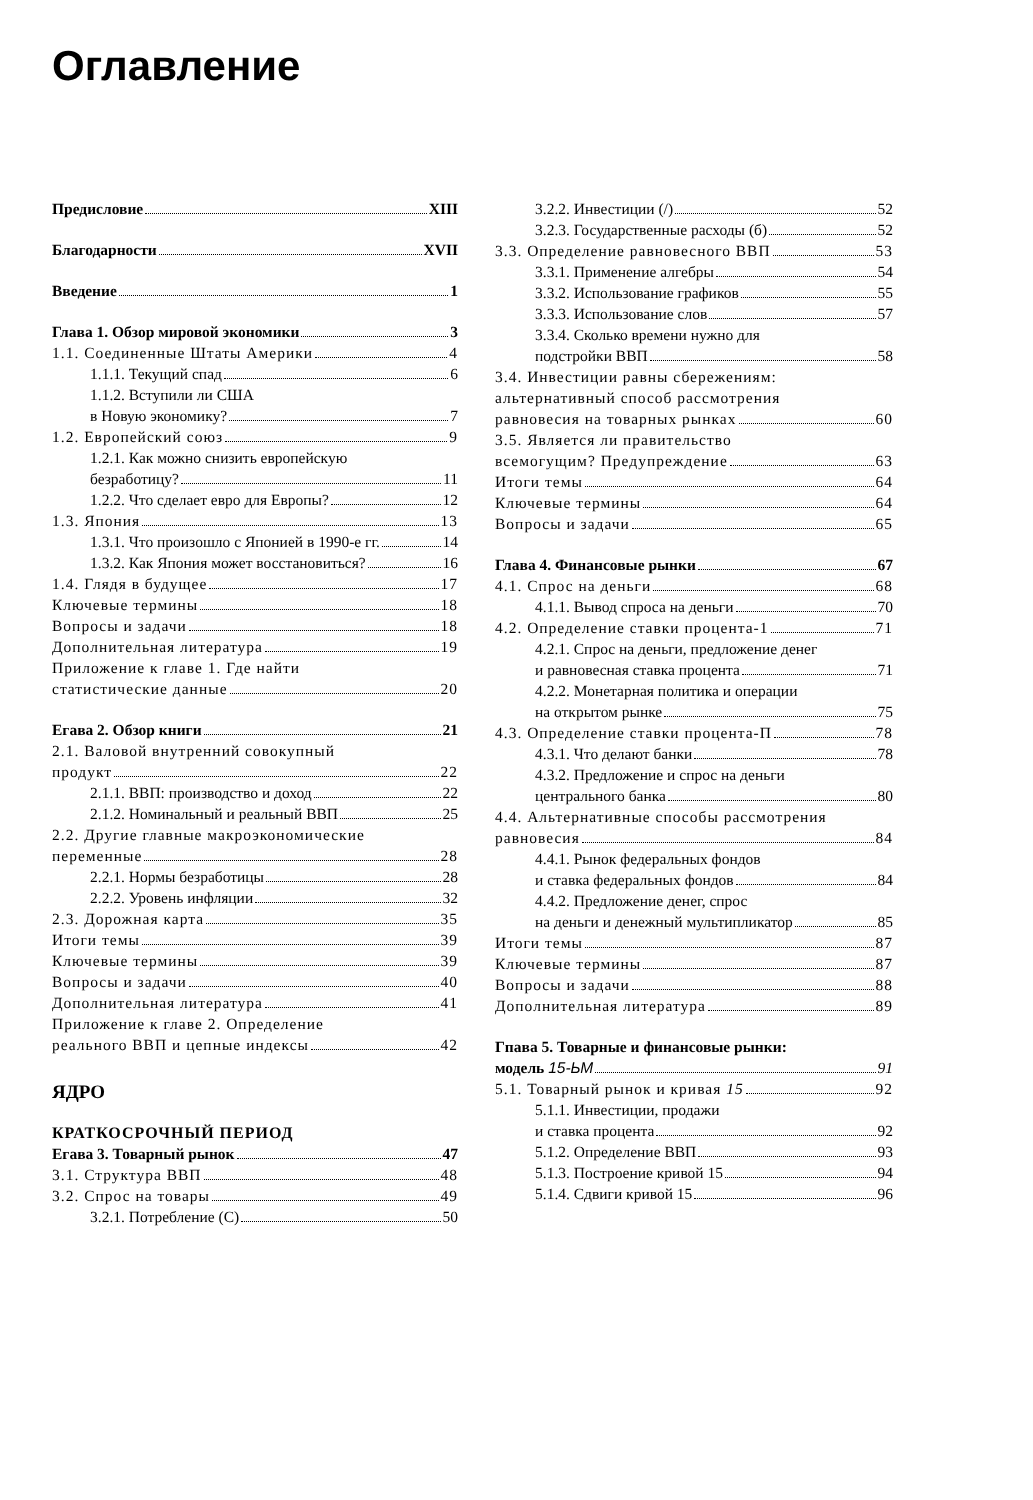Оглавление
Предисловие XIII
Благодарности XVII
Введение 1
Глава 1. Обзор мировой экономики 3
1.1. Соединенные Штаты Америки 4
1.1.1. Текущий спад 6
1.1.2. Вступили ли США
в Новую экономику? 7
1.2. Европейский союз 9
1.2.1. Как можно снизить европейскую
безработицу? 11
1.2.2. Что сделает евро для Европы? 12
1.3. Япония 13
1.3.1. Что произошло с Японией в 1990-е гг. 14
1.3.2. Как Япония может восстановиться? 16
1.4. Глядя в будущее 17
Ключевые термины 18
Вопросы и задачи 18
Дополнительная литература 19
Приложение к главе 1. Где найти
статистические данные 20
Егава 2. Обзор книги 21
2.1. Валовой внутренний совокупный
продукт 22
2.1.1. ВВП: производство и доход 22
2.1.2. Номинальный и реальный ВВП 25
2.2. Другие главные макроэкономические
переменные 28
2.2.1. Нормы безработицы 28
2.2.2. Уровень инфляции 32
2.3. Дорожная карта 35
Итоги темы 39
Ключевые термины 39
Вопросы и задачи 40
Дополнительная литература 41
Приложение к главе 2. Определение
реального ВВП и цепные индексы 42
ЯДРО
КРАТКОСРОЧНЫЙ ПЕРИОД
Егава 3. Товарный рынок 47
3.1. Структура ВВП 48
3.2. Спрос на товары 49
3.2.1. Потребление (С) 50
3.2.2. Инвестиции (/) 52
3.2.3. Государственные расходы (б) 52
3.3. Определение равновесного ВВП 53
3.3.1. Применение алгебры 54
3.3.2. Использование графиков 55
3.3.3. Использование слов 57
3.3.4. Сколько времени нужно для
подстройки ВВП 58
3.4. Инвестиции равны сбережениям:
альтернативный способ рассмотрения
равновесия на товарных рынках 60
3.5. Является ли правительство
всемогущим? Предупреждение 63
Итоги темы 64
Ключевые термины 64
Вопросы и задачи 65
Глава 4. Финансовые рынки 67
4.1. Спрос на деньги 68
4.1.1. Вывод спроса на деньги 70
4.2. Определение ставки процента-1 71
4.2.1. Спрос на деньги, предложение денег
и равновесная ставка процента 71
4.2.2. Монетарная политика и операции
на открытом рынке 75
4.3. Определение ставки процента-П 78
4.3.1. Что делают банки 78
4.3.2. Предложение и спрос на деньги
центрального банка 80
4.4. Альтернативные способы рассмотрения
равновесия 84
4.4.1. Рынок федеральных фондов
и ставка федеральных фондов 84
4.4.2. Предложение денег, спрос
на деньги и денежный мультипликатор 85
Итоги темы 87
Ключевые термины 87
Вопросы и задачи 88
Дополнительная литература 89
Гпава 5. Товарные и финансовые рынки:
модель 15-ЬМ 91
5.1. Товарный рынок и кривая 15 92
5.1.1. Инвестиции, продажи
и ставка процента 92
5.1.2. Определение ВВП 93
5.1.3. Построение кривой 15 94
5.1.4. Сдвиги кривой 15 96